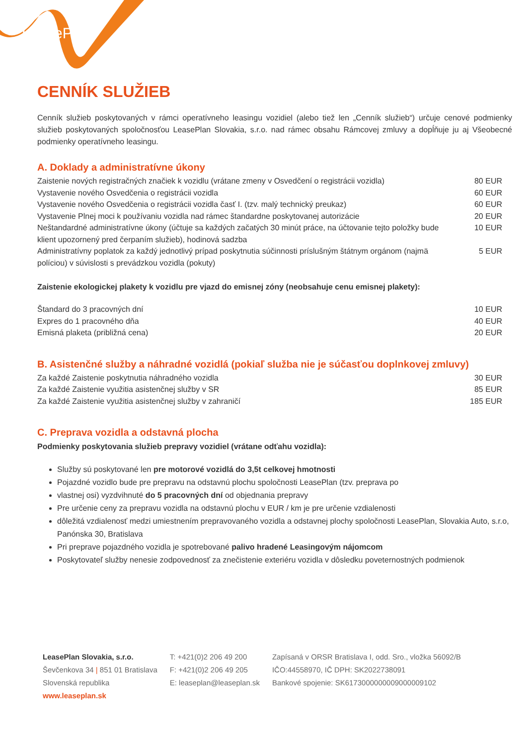LeasePlan
CENNÍK SLUŽIEB
Cenník služieb poskytovaných v rámci operatívneho leasingu vozidiel (alebo tiež len „Cenník služieb“) určuje cenové podmienky služieb poskytovaných spoločnosťou LeasePlan Slovakia, s.r.o. nad rámec obsahu Rámcovej zmluvy a dopĺňuje ju aj Všeobecné podmienky operatívneho leasingu.
A. Doklady a administratívne úkony
| Zaistenie nových registračných značiek k vozidlu (vrátane zmeny v Osvedčení o registrácii vozidla) | 80 EUR |
| Vystavenie nového Osvedčenia o registrácii vozidla | 60 EUR |
| Vystavenie nového Osvedčenia o registrácii vozidla časť I. (tzv. malý technický preukaz) | 60 EUR |
| Vystavenie Plnej moci k používaniu vozidla nad rámec štandardne poskytovanej autorizácie | 20 EUR |
| Neštandardné administratívne úkony (účtuje sa každých začatých 30 minút práce, na účtovanie tejto položky bude klient upozornený pred čerpaním služieb), hodinová sadzba | 10 EUR |
| Administratívny poplatok za každý jednotlivý prípad poskytnutia súčinnosti príslušným štátnym orgánom (najmä políciou) v súvislosti s prevádzkou vozidla (pokuty) | 5 EUR |
Zaistenie ekologickej plakety k vozidlu pre vjazd do emisnej zóny (neobsahuje cenu emisnej plakety):
| Štandard do 3 pracovných dní | 10 EUR |
| Expres do 1 pracovného dňa | 40 EUR |
| Emisná plaketa (približná cena) | 20 EUR |
B. Asistenčné služby a náhradné vozidlá (pokiaľ služba nie je súčasťou doplnkovej zmluvy)
| Za každé Zaistenie poskytnutia náhradného vozidla | 30 EUR |
| Za každé Zaistenie využitia asistenčnej služby v SR | 85 EUR |
| Za každé Zaistenie využitia asistenčnej služby v zahraničí | 185 EUR |
C. Preprava vozidla a odstavná plocha
Podmienky poskytovania služieb prepravy vozidiel (vrátane odťahu vozidla):
Služby sú poskytované len pre motorové vozidlá do 3,5t celkovej hmotnosti
Pojazdné vozidlo bude pre prepravu na odstavnú plochu spoločnosti LeasePlan (tzv. preprava po
vlastnej osi) vyzdvihnuté do 5 pracovných dní od objednania prepravy
Pre určenie ceny za prepravu vozidla na odstavnú plochu v EUR / km je pre určenie vzdialenosti
dôležitá vzdialenosť medzi umiestnením prepravovaného vozidla a odstavnej plochy spoločnosti LeasePlan, Slovakia Auto, s.r.o, Panónska 30, Bratislava
Pri preprave pojazdného vozidla je spotrebované palivo hradené Leasingovým nájomcom
Poskytovateľ služby nenesie zodpovednosť za znečistenie exteriéru vozidla v dôsledku poveternostných podmienok
LeasePlan Slovakia, s.r.o.
Ševčenkova 34 | 851 01 Bratislava
Slovenská republika
www.leaseplan.sk
T: +421(0)2 206 49 200
F: +421(0)2 206 49 205
E: leaseplan@leaseplan.sk
Zapísaná v ORSR Bratislava I, odd. Sro., vložka 56092/B
IČO:44558970, IČ DPH: SK2022738091
Bankové spojenie: SK6173000000009000009102